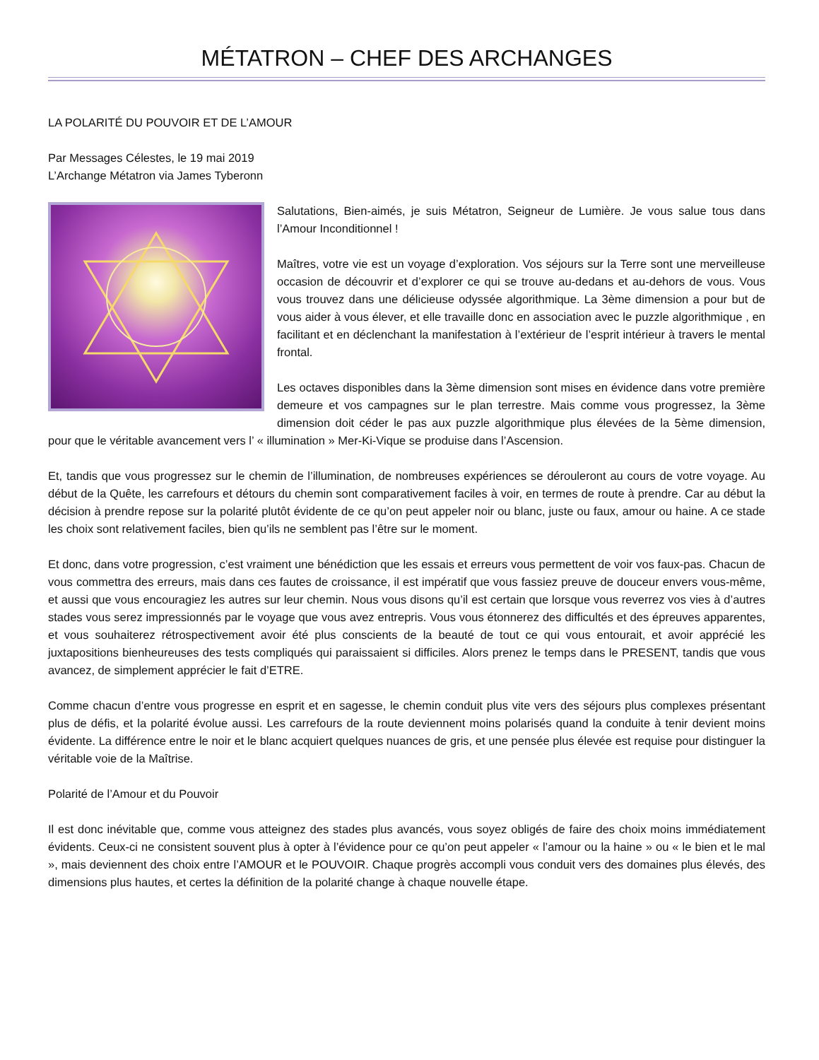MÉTATRON – CHEF DES ARCHANGES
LA POLARITÉ DU POUVOIR ET DE L’AMOUR
Par Messages Célestes, le 19 mai 2019
L’Archange Métatron via James Tyberonn
Salutations, Bien-aimés, je suis Métatron, Seigneur de Lumière. Je vous salue tous dans l’Amour Inconditionnel !
Maîtres, votre vie est un voyage d’exploration. Vos séjours sur la Terre sont une merveilleuse occasion de découvrir et d’explorer ce qui se trouve au-dedans et au-dehors de vous. Vous vous trouvez dans une délicieuse odyssée algorithmique. La 3ème dimension a pour but de vous aider à vous élever, et elle travaille donc en association avec le puzzle algorithmique , en facilitant et en déclenchant la manifestation à l’extérieur de l’esprit intérieur à travers le mental frontal.
Les octaves disponibles dans la 3ème dimension sont mises en évidence dans votre première demeure et vos campagnes sur le plan terrestre. Mais comme vous progressez, la 3ème dimension doit céder le pas aux puzzle algorithmique plus élevées de la 5ème dimension, pour que le véritable avancement vers l’ « illumination » Mer-Ki-Vique se produise dans l’Ascension.
Et, tandis que vous progressez sur le chemin de l’illumination, de nombreuses expériences se dérouleront au cours de votre voyage. Au début de la Quête, les carrefours et détours du chemin sont comparativement faciles à voir, en termes de route à prendre. Car au début la décision à prendre repose sur la polarité plutôt évidente de ce qu’on peut appeler noir ou blanc, juste ou faux, amour ou haine. A ce stade les choix sont relativement faciles, bien qu’ils ne semblent pas l’être sur le moment.
Et donc, dans votre progression, c’est vraiment une bénédiction que les essais et erreurs vous permettent de voir vos faux-pas. Chacun de vous commettra des erreurs, mais dans ces fautes de croissance, il est impératif que vous fassiez preuve de douceur envers vous-même, et aussi que vous encouragiez les autres sur leur chemin. Nous vous disons qu’il est certain que lorsque vous reverrez vos vies à d’autres stades vous serez impressionnés par le voyage que vous avez entrepris. Vous vous étonnerez des difficultés et des épreuves apparentes, et vous souhaiterez rétrospectivement avoir été plus conscients de la beauté de tout ce qui vous entourait, et avoir apprécié les juxtapositions bienheureuses des tests compliqués qui paraissaient si difficiles. Alors prenez le temps dans le PRESENT, tandis que vous avancez, de simplement apprécier le fait d’ETRE.
Comme chacun d’entre vous progresse en esprit et en sagesse, le chemin conduit plus vite vers des séjours plus complexes présentant plus de défis, et la polarité évolue aussi. Les carrefours de la route deviennent moins polarisés quand la conduite à tenir devient moins évidente. La différence entre le noir et le blanc acquiert quelques nuances de gris, et une pensée plus élevée est requise pour distinguer la véritable voie de la Maîtrise.
Polarité de l’Amour et du Pouvoir
Il est donc inévitable que, comme vous atteignez des stades plus avancés, vous soyez obligés de faire des choix moins immédiatement évidents. Ceux-ci ne consistent souvent plus à opter à l’évidence pour ce qu’on peut appeler « l’amour ou la haine » ou « le bien et le mal », mais deviennent des choix entre l’AMOUR et le POUVOIR. Chaque progrès accompli vous conduit vers des domaines plus élevés, des dimensions plus hautes, et certes la définition de la polarité change à chaque nouvelle étape.